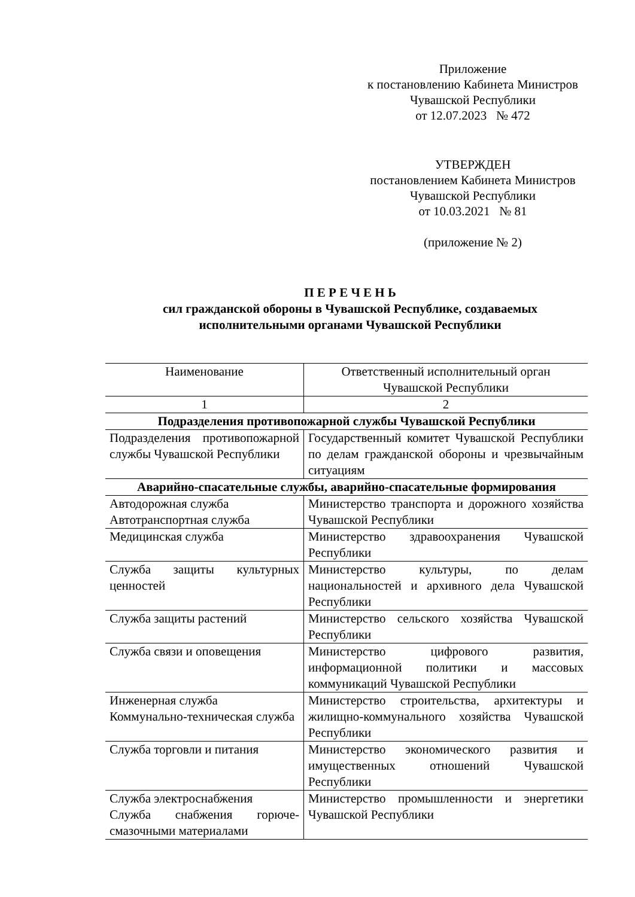Приложение
к постановлению Кабинета Министров
Чувашской Республики
от 12.07.2023 № 472
УТВЕРЖДЕН
постановлением Кабинета Министров
Чувашской Республики
от 10.03.2021 № 81
(приложение № 2)
П Е Р Е Ч Е Н Ь
сил гражданской обороны в Чувашской Республике, создаваемых
исполнительными органами Чувашской Республики
| Наименование | Ответственный исполнительный орган Чувашской Республики |
| --- | --- |
| 1 | 2 |
| Подразделения противопожарной службы Чувашской Республики | |
| Подразделения противопожарной службы Чувашской Республики | Государственный комитет Чувашской Республики по делам гражданской обороны и чрезвычайным ситуациям |
| Аварийно-спасательные службы, аварийно-спасательные формирования | |
| Автодорожная служба Автотранспортная служба | Министерство транспорта и дорожного хозяйства Чувашской Республики |
| Медицинская служба | Министерство здравоохранения Чувашской Республики |
| Служба защиты культурных ценностей | Министерство культуры, по делам национальностей и архивного дела Чувашской Республики |
| Служба защиты растений | Министерство сельского хозяйства Чувашской Республики |
| Служба связи и оповещения | Министерство цифрового развития, информационной политики и массовых коммуникаций Чувашской Республики |
| Инженерная служба Коммунально-техническая служба | Министерство строительства, архитектуры и жилищно-коммунального хозяйства Чувашской Республики |
| Служба торговли и питания | Министерство экономического развития и имущественных отношений Чувашской Республики |
| Служба электроснабжения Служба снабжения горюче-смазочными материалами | Министерство промышленности и энергетики Чувашской Республики |